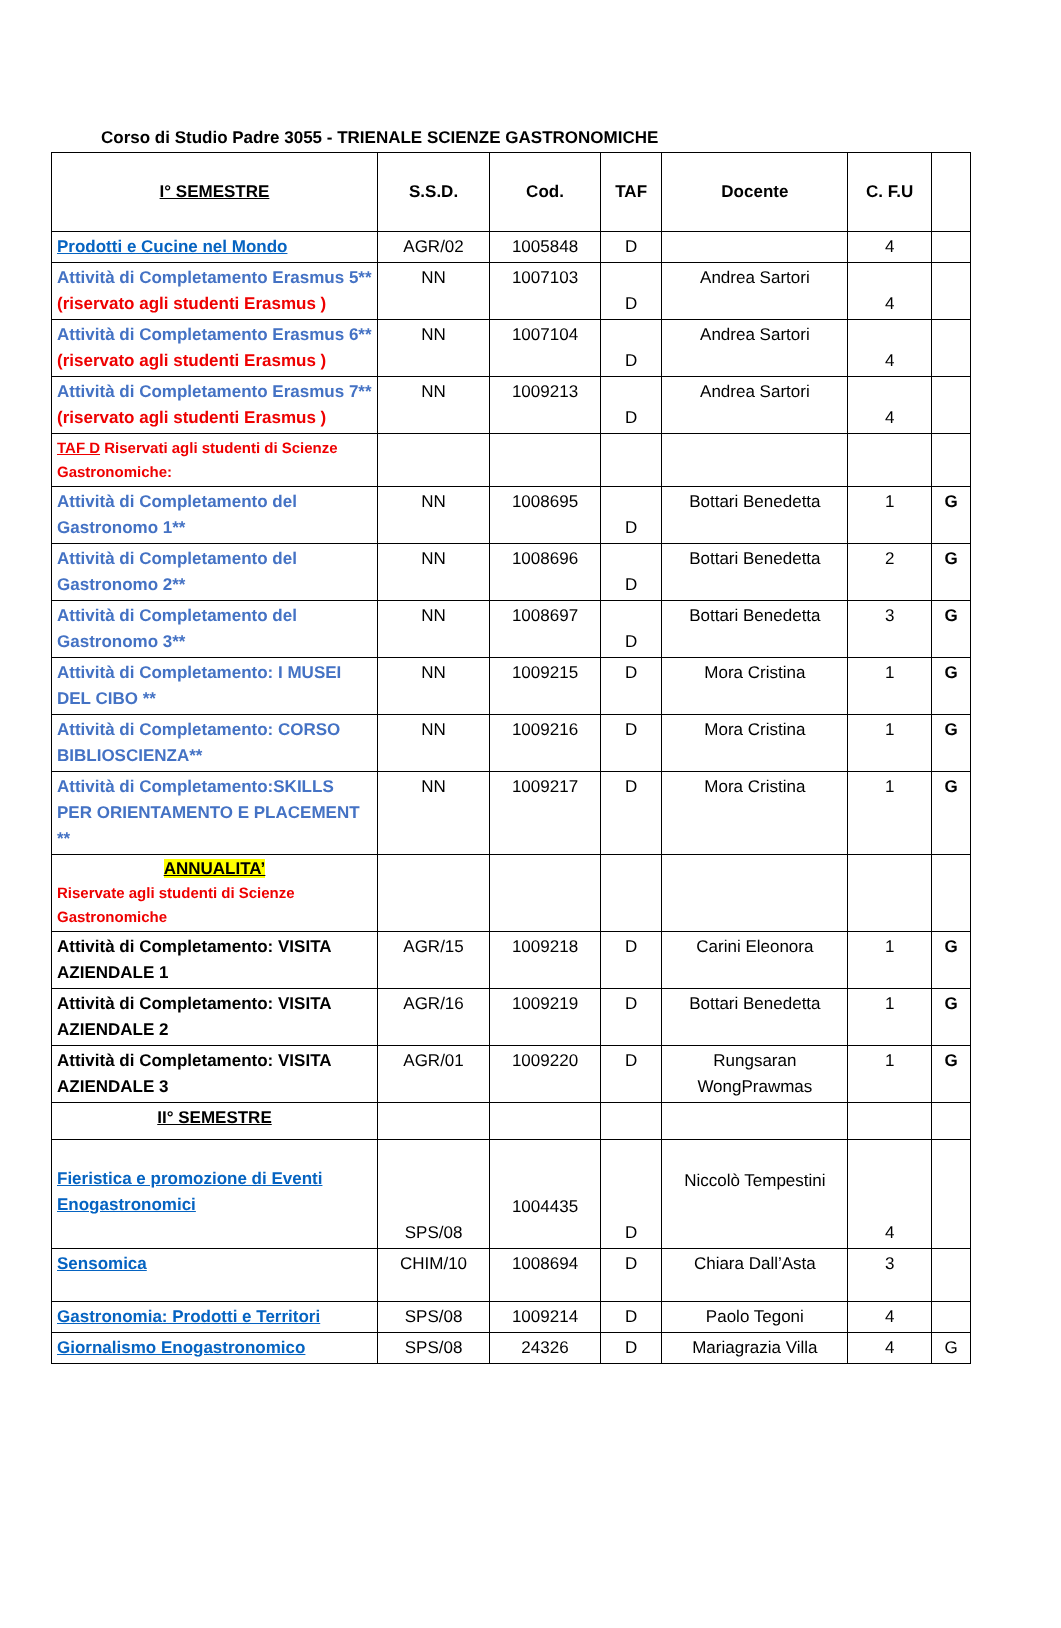Corso di Studio Padre 3055 - TRIENALE SCIENZE GASTRONOMICHE
| I° SEMESTRE | S.S.D. | Cod. | TAF | Docente | C. F.U | |
| --- | --- | --- | --- | --- | --- | --- |
| Prodotti e Cucine nel Mondo | AGR/02 | 1005848 | D | | 4 | |
| Attività di Completamento Erasmus 5** (riservato agli studenti Erasmus ) | NN | 1007103 | D | Andrea Sartori | 4 | |
| Attività di Completamento Erasmus 6** (riservato agli studenti Erasmus ) | NN | 1007104 | D | Andrea Sartori | 4 | |
| Attività di Completamento Erasmus 7** (riservato agli studenti Erasmus ) | NN | 1009213 | D | Andrea Sartori | 4 | |
| TAF D Riservati agli studenti di Scienze Gastronomiche: | | | | | | |
| Attività di Completamento del Gastronomo 1** | NN | 1008695 | D | Bottari Benedetta | 1 | G |
| Attività di Completamento del Gastronomo 2** | NN | 1008696 | D | Bottari Benedetta | 2 | G |
| Attività di Completamento del Gastronomo 3** | NN | 1008697 | D | Bottari Benedetta | 3 | G |
| Attività di Completamento: I MUSEI DEL CIBO ** | NN | 1009215 | D | Mora Cristina | 1 | G |
| Attività di Completamento: CORSO BIBLIOSCIENZA** | NN | 1009216 | D | Mora Cristina | 1 | G |
| Attività di Completamento:SKILLS PER ORIENTAMENTO E PLACEMENT ** | NN | 1009217 | D | Mora Cristina | 1 | G |
| ANNUALITA’ Riservate agli studenti di Scienze Gastronomiche | | | | | | |
| Attività di Completamento: VISITA AZIENDALE 1 | AGR/15 | 1009218 | D | Carini Eleonora | 1 | G |
| Attività di Completamento: VISITA AZIENDALE 2 | AGR/16 | 1009219 | D | Bottari Benedetta | 1 | G |
| Attività di Completamento: VISITA AZIENDALE 3 | AGR/01 | 1009220 | D | Rungsaran WongPrawmas | 1 | G |
| II° SEMESTRE | | | | | | |
| Fieristica e promozione di Eventi Enogastronomici | SPS/08 | 1004435 | D | Niccolò Tempestini | 4 | |
| Sensomica | CHIM/10 | 1008694 | D | Chiara Dall’Asta | 3 | |
| Gastronomia: Prodotti e Territori | SPS/08 | 1009214 | D | Paolo Tegoni | 4 | |
| Giornalismo Enogastronomico | SPS/08 | 24326 | D | Mariagrazia Villa | 4 | G |